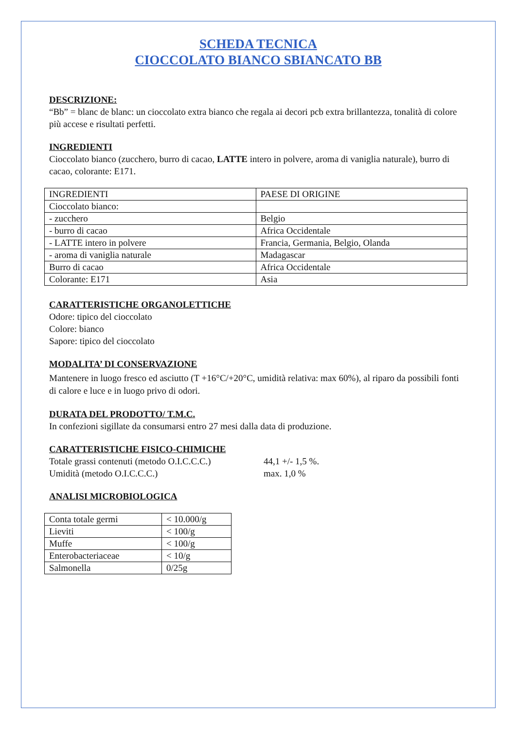SCHEDA TECNICA
CIOCCOLATO BIANCO SBIANCATO BB
DESCRIZIONE:
“Bb” = blanc de blanc: un cioccolato extra bianco che regala ai decori pcb extra brillantezza, tonalità di colore più accese e risultati perfetti.
INGREDIENTI
Cioccolato bianco (zucchero, burro di cacao, LATTE intero in polvere, aroma di vaniglia naturale), burro di cacao, colorante: E171.
| INGREDIENTI | PAESE DI ORIGINE |
| Cioccolato bianco: | |
| - zucchero | Belgio |
| - burro di cacao | Africa Occidentale |
| - LATTE intero in polvere | Francia, Germania, Belgio, Olanda |
| - aroma di vaniglia naturale | Madagascar |
| Burro di cacao | Africa Occidentale |
| Colorante: E171 | Asia |
CARATTERISTICHE ORGANOLETTICHE
Odore: tipico del cioccolato
Colore: bianco
Sapore: tipico del cioccolato
MODALITA’ DI CONSERVAZIONE
Mantenere in luogo fresco ed asciutto (T +16°C/+20°C, umidità relativa: max 60%), al riparo da possibili fonti di calore e luce e in luogo privo di odori.
DURATA DEL PRODOTTO/ T.M.C.
In confezioni sigillate da consumarsi entro 27 mesi dalla data di produzione.
CARATTERISTICHE FISICO-CHIMICHE
Totale grassi contenuti (metodo O.I.C.C.C.) 44,1 +/- 1,5 %.
Umidità (metodo O.I.C.C.C.) max. 1,0 %
ANALISI MICROBIOLOGICA
| Conta totale germi | < 10.000/g |
| Lieviti | < 100/g |
| Muffe | < 100/g |
| Enterobacteriaceae | < 10/g |
| Salmonella | 0/25g |